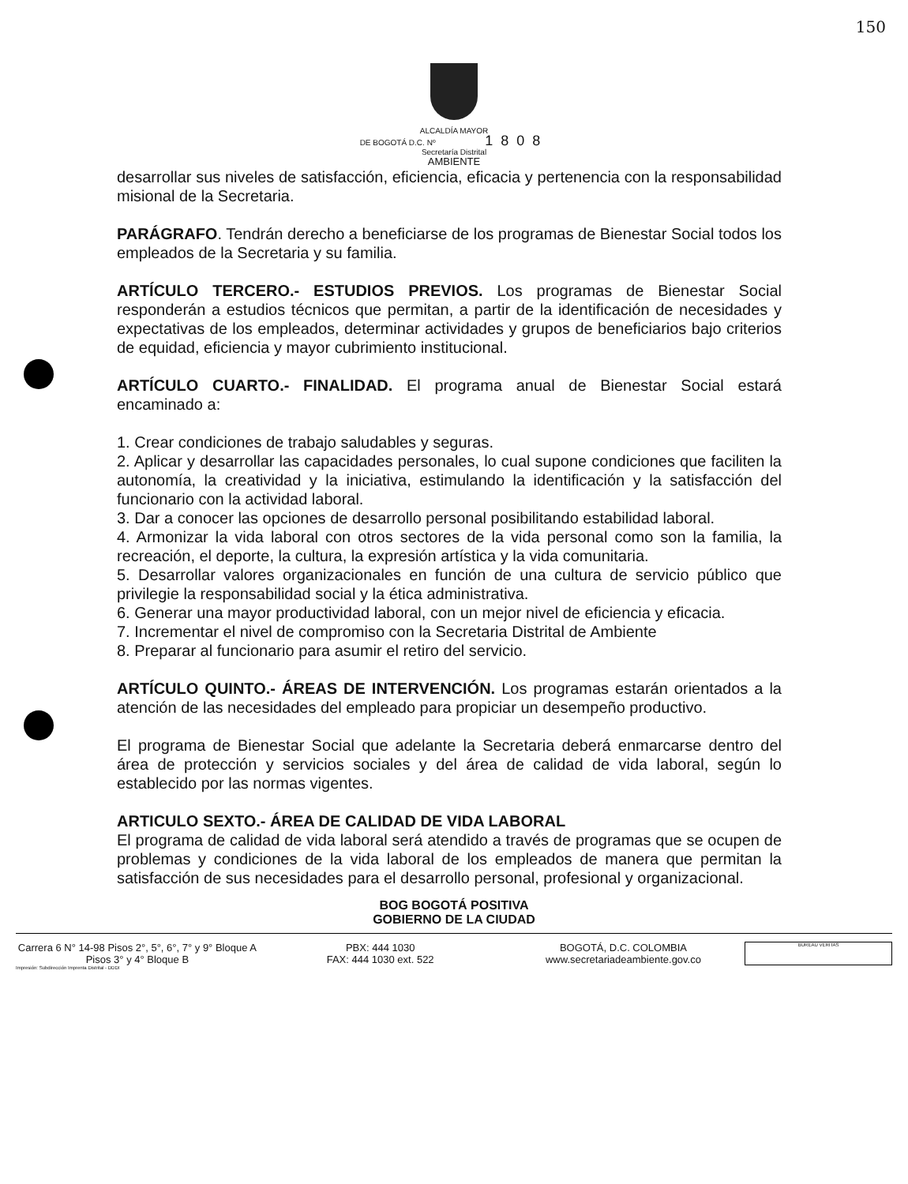150
ALCALDÍA MAYOR
DE BOGOTÁ D.C. Nº 1808
Secretaría Distrital
AMBIENTE
desarrollar sus niveles de satisfacción, eficiencia, eficacia y pertenencia con la responsabilidad misional de la Secretaria.
PARÁGRAFO. Tendrán derecho a beneficiarse de los programas de Bienestar Social todos los empleados de la Secretaria y su familia.
ARTÍCULO TERCERO.- ESTUDIOS PREVIOS. Los programas de Bienestar Social responderán a estudios técnicos que permitan, a partir de la identificación de necesidades y expectativas de los empleados, determinar actividades y grupos de beneficiarios bajo criterios de equidad, eficiencia y mayor cubrimiento institucional.
ARTÍCULO CUARTO.- FINALIDAD. El programa anual de Bienestar Social estará encaminado a:
1. Crear condiciones de trabajo saludables y seguras.
2. Aplicar y desarrollar las capacidades personales, lo cual supone condiciones que faciliten la autonomía, la creatividad y la iniciativa, estimulando la identificación y la satisfacción del funcionario con la actividad laboral.
3. Dar a conocer las opciones de desarrollo personal posibilitando estabilidad laboral.
4. Armonizar la vida laboral con otros sectores de la vida personal como son la familia, la recreación, el deporte, la cultura, la expresión artística y la vida comunitaria.
5. Desarrollar valores organizacionales en función de una cultura de servicio público que privilegie la responsabilidad social y la ética administrativa.
6. Generar una mayor productividad laboral, con un mejor nivel de eficiencia y eficacia.
7. Incrementar el nivel de compromiso con la Secretaria Distrital de Ambiente
8. Preparar al funcionario para asumir el retiro del servicio.
ARTÍCULO QUINTO.- ÁREAS DE INTERVENCIÓN. Los programas estarán orientados a la atención de las necesidades del empleado para propiciar un desempeño productivo.
El programa de Bienestar Social que adelante la Secretaria deberá enmarcarse dentro del área de protección y servicios sociales y del área de calidad de vida laboral, según lo establecido por las normas vigentes.
ARTICULO SEXTO.- ÁREA DE CALIDAD DE VIDA LABORAL
El programa de calidad de vida laboral será atendido a través de programas que se ocupen de problemas y condiciones de la vida laboral de los empleados de manera que permitan la satisfacción de sus necesidades para el desarrollo personal, profesional y organizacional.
BOG BOGOTÁ POSITIVA
GOBIERNO DE LA CIUDAD
Carrera 6 N° 14-98 Pisos 2°, 5°, 6°, 7° y 9° Bloque A
Pisos 3° y 4° Bloque B
PBX: 444 1030
FAX: 444 1030 ext. 522
BOGOTÁ, D.C. COLOMBIA
www.secretariadeambiente.gov.co
BUREAU VERITAS
Impresión: Subdirección Imprenta Distrital - DDDI